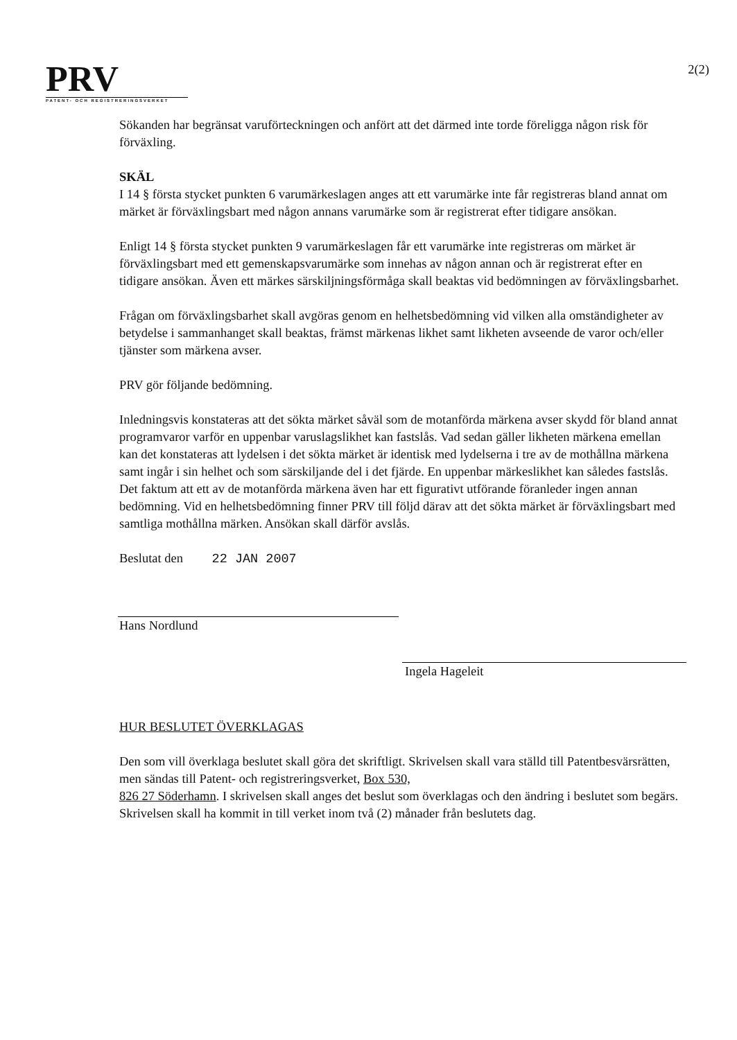PRV
PATENT- OCH REGISTRERINGSVERKET
2(2)
Sökanden har begränsat varuförteckningen och anfört att det därmed inte torde föreligga någon risk för förväxling.
SKÄL
I 14 § första stycket punkten 6 varumärkeslagen anges att ett varumärke inte får registreras bland annat om märket är förväxlingsbart med någon annans varumärke som är registrerat efter tidigare ansökan.
Enligt 14 § första stycket punkten 9 varumärkeslagen får ett varumärke inte registreras om märket är förväxlingsbart med ett gemenskapsvarumärke som innehas av någon annan och är registrerat efter en tidigare ansökan. Även ett märkes särskiljningsförmåga skall beaktas vid bedömningen av förväxlingsbarhet.
Frågan om förväxlingsbarhet skall avgöras genom en helhetsbedömning vid vilken alla omständigheter av betydelse i sammanhanget skall beaktas, främst märkenas likhet samt likheten avseende de varor och/eller tjänster som märkena avser.
PRV gör följande bedömning.
Inledningsvis konstateras att det sökta märket såväl som de motanförda märkena avser skydd för bland annat programvaror varför en uppenbar varuslagslikhet kan fastslås. Vad sedan gäller likheten märkena emellan kan det konstateras att lydelsen i det sökta märket är identisk med lydelserna i tre av de mothållna märkena samt ingår i sin helhet och som särskiljande del i det fjärde. En uppenbar märkeslikhet kan således fastslås. Det faktum att ett av de motanförda märkena även har ett figurativt utförande föranleder ingen annan bedömning. Vid en helhetsbedömning finner PRV till följd därav att det sökta märket är förväxlingsbart med samtliga mothållna märken. Ansökan skall därför avslås.
Beslutat den 22 JAN 2007
Hans Nordlund
Ingela Hageleit
HUR BESLUTET ÖVERKLAGAS
Den som vill överklaga beslutet skall göra det skriftligt. Skrivelsen skall vara ställd till Patentbesvärsrätten, men sändas till Patent- och registreringsverket, Box 530,
826 27 Söderhamn. I skrivelsen skall anges det beslut som överklagas och den ändring i beslutet som begärs. Skrivelsen skall ha kommit in till verket inom två (2) månader från beslutets dag.